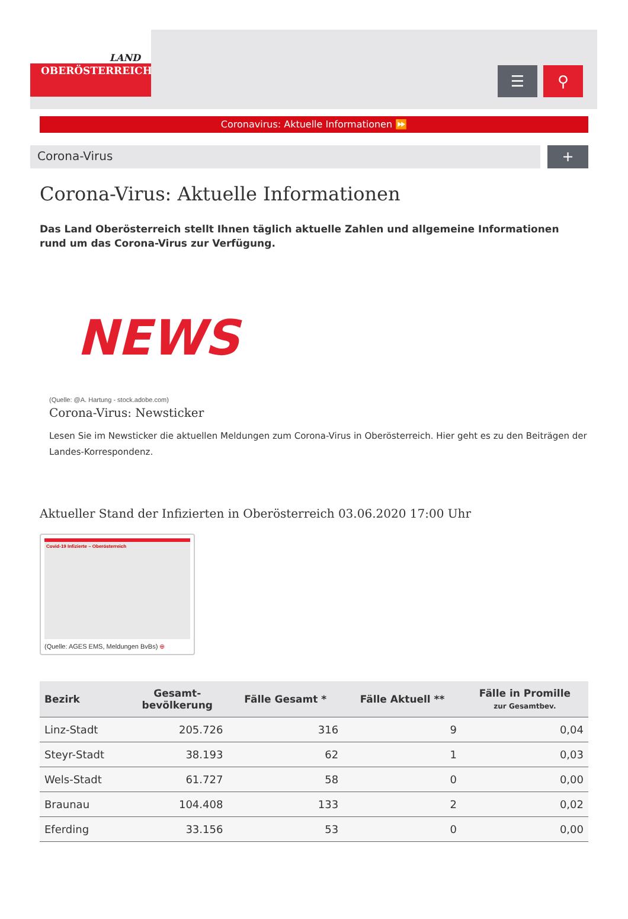LAND
OBERÖSTERREICH
☰ ⚲
Coronavirus: Aktuelle Informationen ⏩
Corona-Virus
+
Corona-Virus: Aktuelle Informationen
Das Land Oberösterreich stellt Ihnen täglich aktuelle Zahlen und allgemeine Informationen rund um das Corona-Virus zur Verfügung.
NEWS
(Quelle: @A. Hartung - stock.adobe.com)
Corona-Virus: Newsticker
Lesen Sie im Newsticker die aktuellen Meldungen zum Corona-Virus in Oberösterreich. Hier geht es zu den Beiträgen der Landes-Korrespondenz.
Aktueller Stand der Infizierten in Oberösterreich 03.06.2020 17:00 Uhr
Covid-19 Infizierte – Oberösterreich
(Quelle: AGES EMS, Meldungen BvBs) ⊕
| Bezirk | Gesamt- bevölkerung | Fälle Gesamt * | Fälle Aktuell ** | Fälle in Promille zur Gesamtbev. |
| --- | --- | --- | --- | --- |
| Linz-Stadt | 205.726 | 316 | 9 | 0,04 |
| Steyr-Stadt | 38.193 | 62 | 1 | 0,03 |
| Wels-Stadt | 61.727 | 58 | 0 | 0,00 |
| Braunau | 104.408 | 133 | 2 | 0,02 |
| Eferding | 33.156 | 53 | 0 | 0,00 |